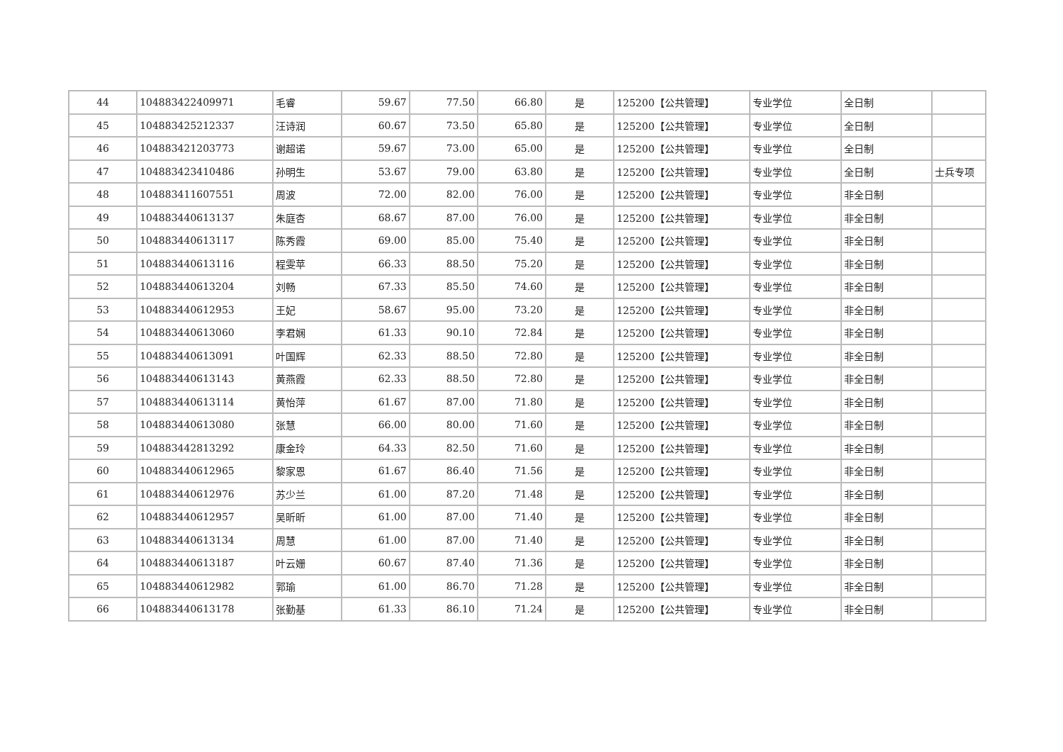| 44 | 104883422409971 | 毛睿 | 59.67 | 77.50 | 66.80 | 是 | 125200【公共管理】 | 专业学位 | 全日制 | |
| 45 | 104883425212337 | 汪诗润 | 60.67 | 73.50 | 65.80 | 是 | 125200【公共管理】 | 专业学位 | 全日制 | |
| 46 | 104883421203773 | 谢超诺 | 59.67 | 73.00 | 65.00 | 是 | 125200【公共管理】 | 专业学位 | 全日制 | |
| 47 | 104883423410486 | 孙明生 | 53.67 | 79.00 | 63.80 | 是 | 125200【公共管理】 | 专业学位 | 全日制 | 士兵专项 |
| 48 | 104883411607551 | 周波 | 72.00 | 82.00 | 76.00 | 是 | 125200【公共管理】 | 专业学位 | 非全日制 | |
| 49 | 104883440613137 | 朱庭杏 | 68.67 | 87.00 | 76.00 | 是 | 125200【公共管理】 | 专业学位 | 非全日制 | |
| 50 | 104883440613117 | 陈秀霞 | 69.00 | 85.00 | 75.40 | 是 | 125200【公共管理】 | 专业学位 | 非全日制 | |
| 51 | 104883440613116 | 程雯苹 | 66.33 | 88.50 | 75.20 | 是 | 125200【公共管理】 | 专业学位 | 非全日制 | |
| 52 | 104883440613204 | 刘畅 | 67.33 | 85.50 | 74.60 | 是 | 125200【公共管理】 | 专业学位 | 非全日制 | |
| 53 | 104883440612953 | 王妃 | 58.67 | 95.00 | 73.20 | 是 | 125200【公共管理】 | 专业学位 | 非全日制 | |
| 54 | 104883440613060 | 李君娴 | 61.33 | 90.10 | 72.84 | 是 | 125200【公共管理】 | 专业学位 | 非全日制 | |
| 55 | 104883440613091 | 叶国辉 | 62.33 | 88.50 | 72.80 | 是 | 125200【公共管理】 | 专业学位 | 非全日制 | |
| 56 | 104883440613143 | 黄燕霞 | 62.33 | 88.50 | 72.80 | 是 | 125200【公共管理】 | 专业学位 | 非全日制 | |
| 57 | 104883440613114 | 黄怡萍 | 61.67 | 87.00 | 71.80 | 是 | 125200【公共管理】 | 专业学位 | 非全日制 | |
| 58 | 104883440613080 | 张慧 | 66.00 | 80.00 | 71.60 | 是 | 125200【公共管理】 | 专业学位 | 非全日制 | |
| 59 | 104883442813292 | 康金玲 | 64.33 | 82.50 | 71.60 | 是 | 125200【公共管理】 | 专业学位 | 非全日制 | |
| 60 | 104883440612965 | 黎家恩 | 61.67 | 86.40 | 71.56 | 是 | 125200【公共管理】 | 专业学位 | 非全日制 | |
| 61 | 104883440612976 | 苏少兰 | 61.00 | 87.20 | 71.48 | 是 | 125200【公共管理】 | 专业学位 | 非全日制 | |
| 62 | 104883440612957 | 吴昕昕 | 61.00 | 87.00 | 71.40 | 是 | 125200【公共管理】 | 专业学位 | 非全日制 | |
| 63 | 104883440613134 | 周慧 | 61.00 | 87.00 | 71.40 | 是 | 125200【公共管理】 | 专业学位 | 非全日制 | |
| 64 | 104883440613187 | 叶云姗 | 60.67 | 87.40 | 71.36 | 是 | 125200【公共管理】 | 专业学位 | 非全日制 | |
| 65 | 104883440612982 | 郭瑜 | 61.00 | 86.70 | 71.28 | 是 | 125200【公共管理】 | 专业学位 | 非全日制 | |
| 66 | 104883440613178 | 张勤基 | 61.33 | 86.10 | 71.24 | 是 | 125200【公共管理】 | 专业学位 | 非全日制 | |